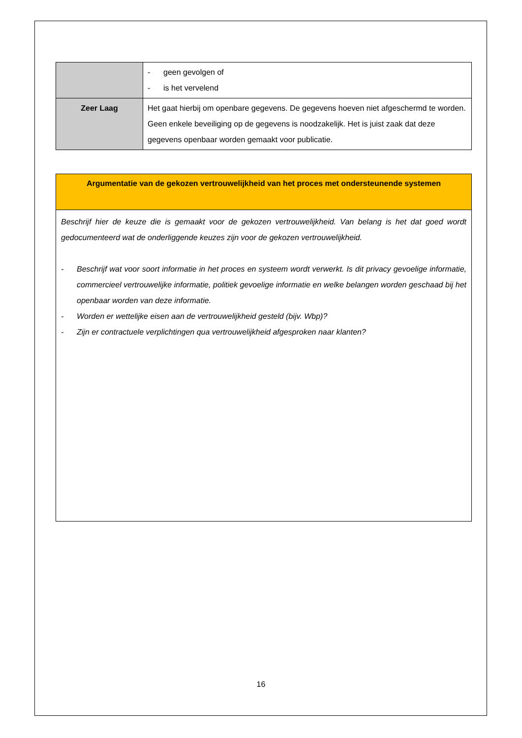| | - geen gevolgen of - is het vervelend |
| Zeer Laag | Het gaat hierbij om openbare gegevens. De gegevens hoeven niet afgeschermd te worden. Geen enkele beveiliging op de gegevens is noodzakelijk. Het is juist zaak dat deze gegevens openbaar worden gemaakt voor publicatie. |
Argumentatie van de gekozen vertrouwelijkheid van het proces met ondersteunende systemen
Beschrijf hier de keuze die is gemaakt voor de gekozen vertrouwelijkheid. Van belang is het dat goed wordt gedocumenteerd wat de onderliggende keuzes zijn voor de gekozen vertrouwelijkheid.
- Beschrijf wat voor soort informatie in het proces en systeem wordt verwerkt. Is dit privacy gevoelige informatie, commercieel vertrouwelijke informatie, politiek gevoelige informatie en welke belangen worden geschaad bij het openbaar worden van deze informatie.
- Worden er wettelijke eisen aan de vertrouwelijkheid gesteld (bijv. Wbp)?
- Zijn er contractuele verplichtingen qua vertrouwelijkheid afgesproken naar klanten?
16